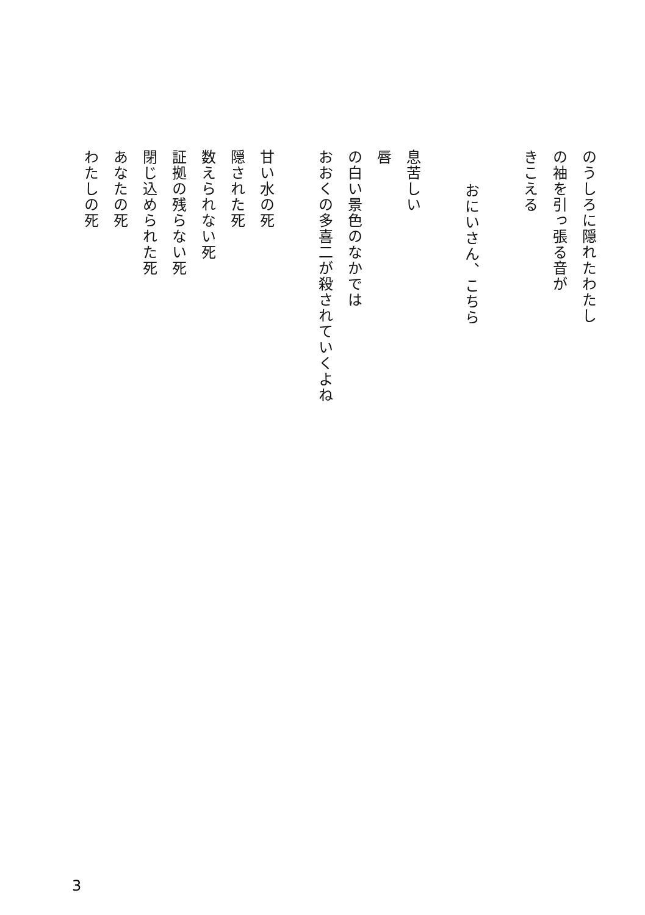のうしろに隠れたわたし
の袖を引っ張る音が
きこえる
　
おにいさん、こちら
　
息苦しい
唇
の白い景色のなかでは
おおくの多喜二が殺されていくよね
　
甘い水の死
隠された死
数えられない死
証拠の残らない死
閉じ込められた死
あなたの死
わたしの死
3